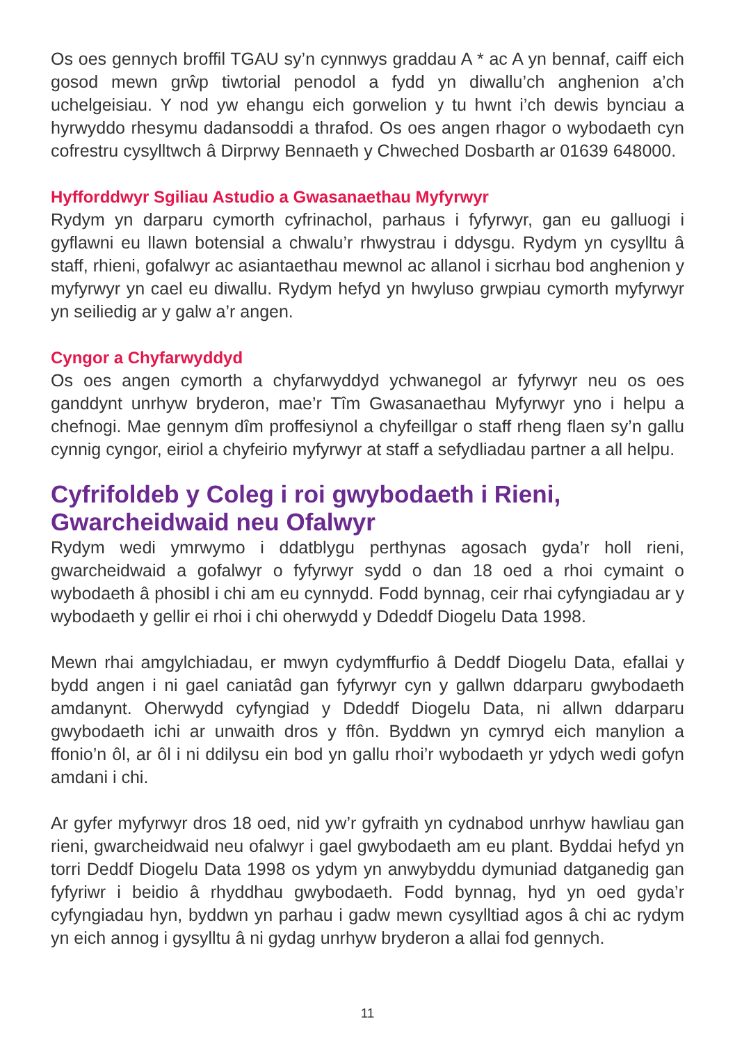Os oes gennych broffil TGAU sy’n cynnwys graddau A * ac A yn bennaf, caiff eich gosod mewn grŵp tiwtorial penodol a fydd yn diwallu’ch anghenion a’ch uchelgeisiau. Y nod yw ehangu eich gorwelion y tu hwnt i’ch dewis bynciau a hyrwyddo rhesymu dadansoddi a thrafod. Os oes angen rhagor o wybodaeth cyn cofrestru cysylltwch â Dirprwy Bennaeth y Chweched Dosbarth ar 01639 648000.
Hyfforddwyr Sgiliau Astudio a Gwasanaethau Myfyrwyr
Rydym yn darparu cymorth cyfrinachol, parhaus i fyfyrwyr, gan eu galluogi i gyflawni eu llawn botensial a chwalu’r rhwystrau i ddysgu. Rydym yn cysylltu â staff, rhieni, gofalwyr ac asiantaethau mewnol ac allanol i sicrhau bod anghenion y myfyrwyr yn cael eu diwallu. Rydym hefyd yn hwyluso grwpiau cymorth myfyrwyr yn seiliedig ar y galw a’r angen.
Cyngor a Chyfarwyddyd
Os oes angen cymorth a chyfarwyddyd ychwanegol ar fyfyrwyr neu os oes ganddynt unrhyw bryderon, mae’r Tîm Gwasanaethau Myfyrwyr yno i helpu a chefnogi. Mae gennym dîm proffesiynol a chyfeillgar o staff rheng flaen sy’n gallu cynnig cyngor, eiriol a chyfeirio myfyrwyr at staff a sefydliadau partner a all helpu.
Cyfrifoldeb y Coleg i roi gwybodaeth i Rieni, Gwarcheidwaid neu Ofalwyr
Rydym wedi ymrwymo i ddatblygu perthynas agosach gyda’r holl rieni, gwarcheidwaid a gofalwyr o fyfyrwyr sydd o dan 18 oed a rhoi cymaint o wybodaeth â phosibl i chi am eu cynnydd. Fodd bynnag, ceir rhai cyfyngiadau ar y wybodaeth y gellir ei rhoi i chi oherwydd y Ddeddf Diogelu Data 1998.
Mewn rhai amgylchiadau, er mwyn cydymffurfio â Deddf Diogelu Data, efallai y bydd angen i ni gael caniatâd gan fyfyrwyr cyn y gallwn ddarparu gwybodaeth amdanynt. Oherwydd cyfyngiad y Ddeddf Diogelu Data, ni allwn ddarparu gwybodaeth ichi ar unwaith dros y ffôn. Byddwn yn cymryd eich manylion a ffonio’n ôl, ar ôl i ni ddilysu ein bod yn gallu rhoi’r wybodaeth yr ydych wedi gofyn amdani i chi.
Ar gyfer myfyrwyr dros 18 oed, nid yw’r gyfraith yn cydnabod unrhyw hawliau gan rieni, gwarcheidwaid neu ofalwyr i gael gwybodaeth am eu plant. Byddai hefyd yn torri Deddf Diogelu Data 1998 os ydym yn anwybyddu dymuniad datganedig gan fyfyriwr i beidio â rhyddhau gwybodaeth. Fodd bynnag, hyd yn oed gyda’r cyfyngiadau hyn, byddwn yn parhau i gadw mewn cysylltiad agos â chi ac rydym yn eich annog i gysylltu â ni gydag unrhyw bryderon a allai fod gennych.
11